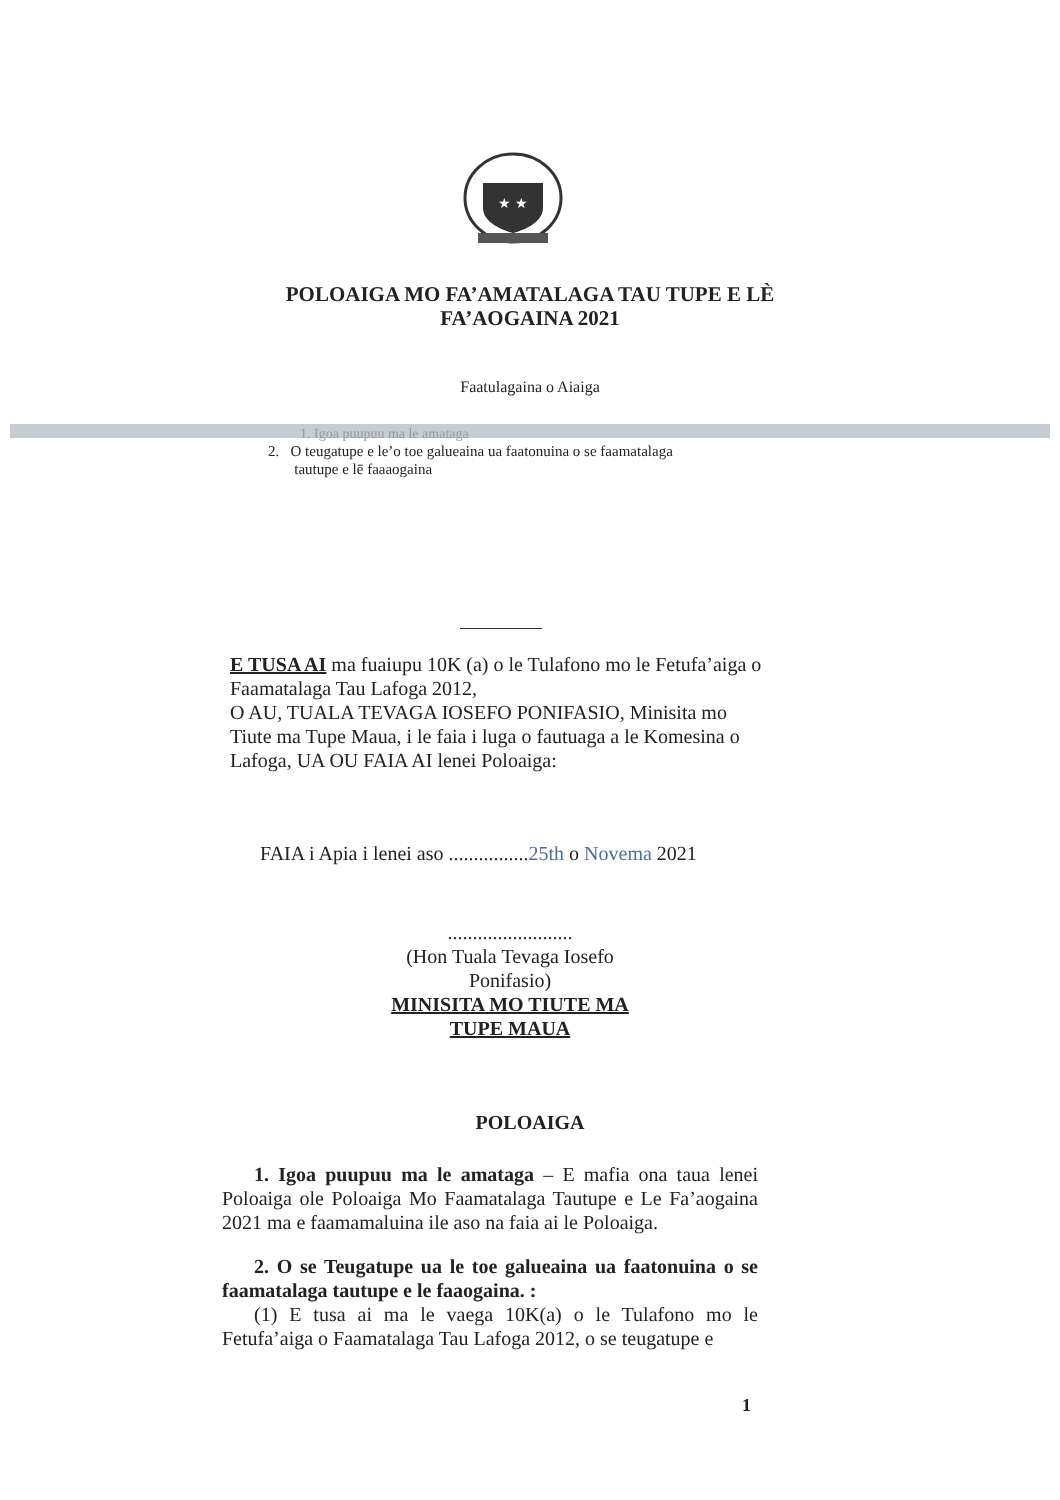★ ★
POLOAIGA MO FA’AMATALAGA TAU TUPE E LÈ
FA’AOGAINA 2021
Faatulagaina o Aiaiga
1. Igoa puupuu ma le amataga
2. O teugatupe e le’o toe galueaina ua faatonuina o se faamatalaga
tautupe e lē faaaogaina
E TUSA AI ma fuaiupu 10K (a) o le Tulafono mo le Fetufa’aiga o Faamatalaga Tau Lafoga 2012,
O AU, TUALA TEVAGA IOSEFO PONIFASIO, Minisita mo Tiute ma Tupe Maua, i le faia i luga o fautuaga a le Komesina o Lafoga, UA OU FAIA AI lenei Poloaiga:
FAIA i Apia i lenei aso ................25th o Novema 2021
.........................
(Hon Tuala Tevaga Iosefo Ponifasio)
MINISITA MO TIUTE MA TUPE MAUA
POLOAIGA
1. Igoa puupuu ma le amataga – E mafia ona taua lenei Poloaiga ole Poloaiga Mo Faamatalaga Tautupe e Le Fa’aogaina 2021 ma e faamamaluina ile aso na faia ai le Poloaiga.
2. O se Teugatupe ua le toe galueaina ua faatonuina o se faamatalaga tautupe e le faaogaina. :
(1) E tusa ai ma le vaega 10K(a) o le Tulafono mo le Fetufa’aiga o Faamatalaga Tau Lafoga 2012, o se teugatupe e
1